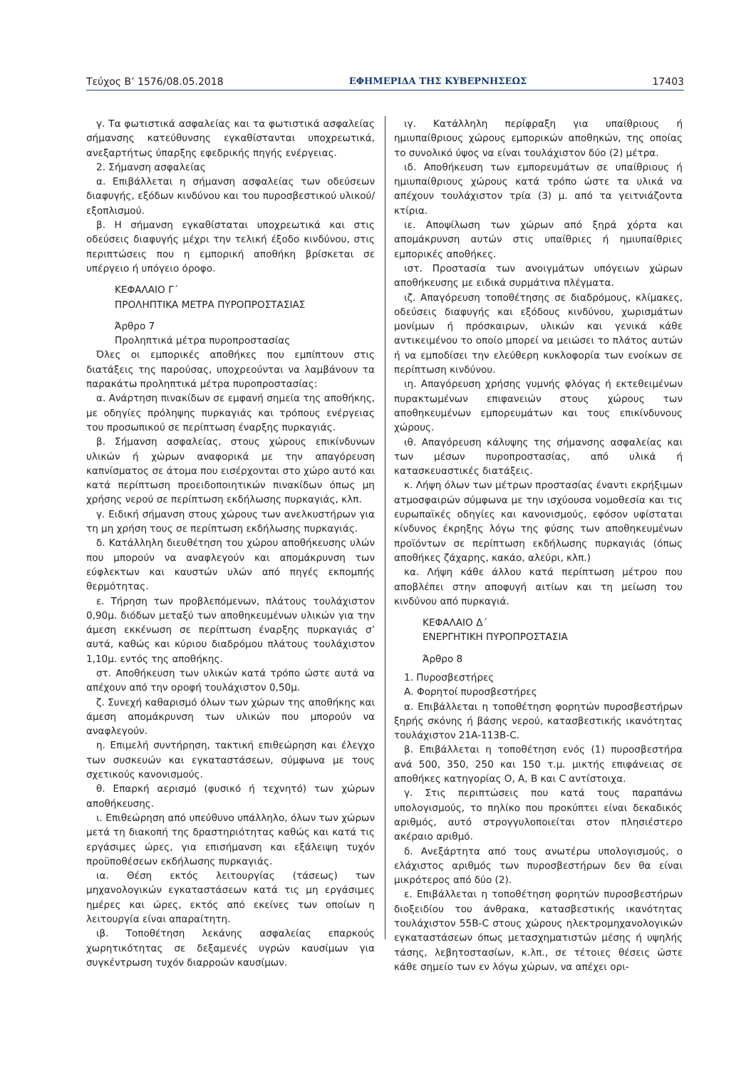Τεύχος B’ 1576/08.05.2018 ΕΦΗΜΕΡΙΔΑ ΤΗΣ ΚΥΒΕΡΝΗΣΕΩΣ 17403
γ. Τα φωτιστικά ασφαλείας και τα φωτιστικά ασφαλείας σήμανσης κατεύθυνσης εγκαθίστανται υποχρεωτικά, ανεξαρτήτως ύπαρξης εφεδρικής πηγής ενέργειας.
2. Σήμανση ασφαλείας
α. Επιβάλλεται η σήμανση ασφαλείας των οδεύσεων διαφυγής, εξόδων κινδύνου και του πυροσβεστικού υλικού/εξοπλισμού.
β. Η σήμανση εγκαθίσταται υποχρεωτικά και στις οδεύσεις διαφυγής μέχρι την τελική έξοδο κινδύνου, στις περιπτώσεις που η εμπορική αποθήκη βρίσκεται σε υπέργειο ή υπόγειο όροφο.
ΚΕΦΑΛΑΙΟ Γ΄
ΠΡΟΛΗΠΤΙΚΑ ΜΕΤΡΑ ΠΥΡΟΠΡΟΣΤΑΣΙΑΣ
Άρθρο 7
Προληπτικά μέτρα πυροπροστασίας
Όλες οι εμπορικές αποθήκες που εμπίπτουν στις διατάξεις της παρούσας, υποχρεούνται να λαμβάνουν τα παρακάτω προληπτικά μέτρα πυροπροστασίας:
α. Ανάρτηση πινακίδων σε εμφανή σημεία της αποθήκης, με οδηγίες πρόληψης πυρκαγιάς και τρόπους ενέργειας του προσωπικού σε περίπτωση έναρξης πυρκαγιάς.
β. Σήμανση ασφαλείας, στους χώρους επικίνδυνων υλικών ή χώρων αναφορικά με την απαγόρευση καπνίσματος σε άτομα που εισέρχονται στο χώρο αυτό και κατά περίπτωση προειδοποιητικών πινακίδων όπως μη χρήσης νερού σε περίπτωση εκδήλωσης πυρκαγιάς, κλπ.
γ. Ειδική σήμανση στους χώρους των ανελκυστήρων για τη μη χρήση τους σε περίπτωση εκδήλωσης πυρκαγιάς.
δ. Κατάλληλη διευθέτηση του χώρου αποθήκευσης υλών που μπορούν να αναφλεγούν και απομάκρυνση των εύφλεκτων και καυστών υλών από πηγές εκπομπής θερμότητας.
ε. Τήρηση των προβλεπόμενων, πλάτους τουλάχιστον 0,90μ. διόδων μεταξύ των αποθηκευμένων υλικών για την άμεση εκκένωση σε περίπτωση έναρξης πυρκαγιάς σ’ αυτά, καθώς και κύριου διαδρόμου πλάτους τουλάχιστον 1,10μ. εντός της αποθήκης.
στ. Αποθήκευση των υλικών κατά τρόπο ώστε αυτά να απέχουν από την οροφή τουλάχιστον 0,50μ.
ζ. Συνεχή καθαρισμό όλων των χώρων της αποθήκης και άμεση απομάκρυνση των υλικών που μπορούν να αναφλεγούν.
η. Επιμελή συντήρηση, τακτική επιθεώρηση και έλεγχο των συσκευών και εγκαταστάσεων, σύμφωνα με τους σχετικούς κανονισμούς.
θ. Επαρκή αερισμό (φυσικό ή τεχνητό) των χώρων αποθήκευσης.
ι. Επιθεώρηση από υπεύθυνο υπάλληλο, όλων των χώρων μετά τη διακοπή της δραστηριότητας καθώς και κατά τις εργάσιμες ώρες, για επισήμανση και εξάλειψη τυχόν προϋποθέσεων εκδήλωσης πυρκαγιάς.
ια. Θέση εκτός λειτουργίας (τάσεως) των μηχανολογικών εγκαταστάσεων κατά τις μη εργάσιμες ημέρες και ώρες, εκτός από εκείνες των οποίων η λειτουργία είναι απαραίτητη.
ιβ. Τοποθέτηση λεκάνης ασφαλείας επαρκούς χωρητικότητας σε δεξαμενές υγρών καυσίμων για συγκέντρωση τυχόν διαρροών καυσίμων.
ιγ. Κατάλληλη περίφραξη για υπαίθριους ή ημιυπαίθριους χώρους εμπορικών αποθηκών, της οποίας το συνολικό ύψος να είναι τουλάχιστον δύο (2) μέτρα.
ιδ. Αποθήκευση των εμπορευμάτων σε υπαίθριους ή ημιυπαίθριους χώρους κατά τρόπο ώστε τα υλικά να απέχουν τουλάχιστον τρία (3) μ. από τα γειτνιάζοντα κτίρια.
ιε. Αποψίλωση των χώρων από ξηρά χόρτα και απομάκρυνση αυτών στις υπαίθριες ή ημιυπαίθριες εμπορικές αποθήκες.
ιστ. Προστασία των ανοιγμάτων υπόγειων χώρων αποθήκευσης με ειδικά συρμάτινα πλέγματα.
ιζ. Απαγόρευση τοποθέτησης σε διαδρόμους, κλίμακες, οδεύσεις διαφυγής και εξόδους κινδύνου, χωρισμάτων μονίμων ή πρόσκαιρων, υλικών και γενικά κάθε αντικειμένου το οποίο μπορεί να μειώσει το πλάτος αυτών ή να εμποδίσει την ελεύθερη κυκλοφορία των ενοίκων σε περίπτωση κινδύνου.
ιη. Απαγόρευση χρήσης γυμνής φλόγας ή εκτεθειμένων πυρακτωμένων επιφανειών στους χώρους των αποθηκευμένων εμπορευμάτων και τους επικίνδυνους χώρους.
ιθ. Απαγόρευση κάλυψης της σήμανσης ασφαλείας και των μέσων πυροπροστασίας, από υλικά ή κατασκευαστικές διατάξεις.
κ. Λήψη όλων των μέτρων προστασίας έναντι εκρήξιμων ατμοσφαιρών σύμφωνα με την ισχύουσα νομοθεσία και τις ευρωπαϊκές οδηγίες και κανονισμούς, εφόσον υφίσταται κίνδυνος έκρηξης λόγω της φύσης των αποθηκευμένων προϊόντων σε περίπτωση εκδήλωσης πυρκαγιάς (όπως αποθήκες ζάχαρης, κακάο, αλεύρι, κλπ.)
κα. Λήψη κάθε άλλου κατά περίπτωση μέτρου που αποβλέπει στην αποφυγή αιτίων και τη μείωση του κινδύνου από πυρκαγιά.
ΚΕΦΑΛΑΙΟ Δ΄
ΕΝΕΡΓΗΤΙΚΗ ΠΥΡΟΠΡΟΣΤΑΣΙΑ
Άρθρο 8
1. Πυροσβεστήρες
Α. Φορητοί πυροσβεστήρες
α. Επιβάλλεται η τοποθέτηση φορητών πυροσβεστήρων ξηρής σκόνης ή βάσης νερού, κατασβεστικής ικανότητας τουλάχιστον 21A-113B-C.
β. Επιβάλλεται η τοποθέτηση ενός (1) πυροσβεστήρα ανά 500, 350, 250 και 150 τ.μ. μικτής επιφάνειας σε αποθήκες κατηγορίας Ο, Α, Β και C αντίστοιχα.
γ. Στις περιπτώσεις που κατά τους παραπάνω υπολογισμούς, το πηλίκο που προκύπτει είναι δεκαδικός αριθμός, αυτό στρογγυλοποιείται στον πλησιέστερο ακέραιο αριθμό.
δ. Ανεξάρτητα από τους ανωτέρω υπολογισμούς, ο ελάχιστος αριθμός των πυροσβεστήρων δεν θα είναι μικρότερος από δύο (2).
ε. Επιβάλλεται η τοποθέτηση φορητών πυροσβεστήρων διοξειδίου του άνθρακα, κατασβεστικής ικανότητας τουλάχιστον 55B-C στους χώρους ηλεκτρομηχανολογικών εγκαταστάσεων όπως μετασχηματιστών μέσης ή υψηλής τάσης, λεβητοστασίων, κ.λπ., σε τέτοιες θέσεις ώστε κάθε σημείο των εν λόγω χώρων, να απέχει ορι-